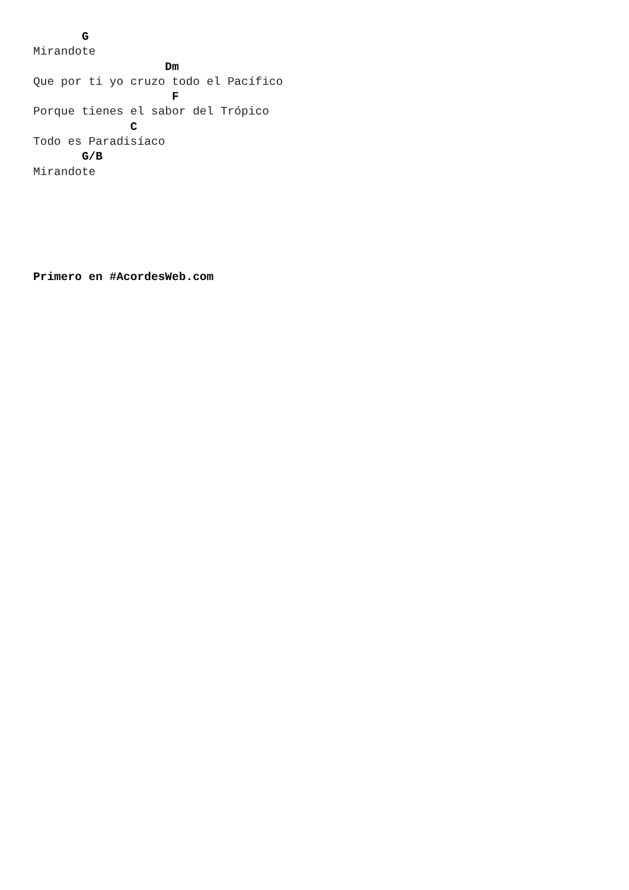G
Mirandote
                   Dm
Que por ti yo cruzo todo el Pacífico
                    F
Porque tienes el sabor del Trópico
              C
Todo es Paradisíaco
       G/B
Mirandote






Primero en #AcordesWeb.com